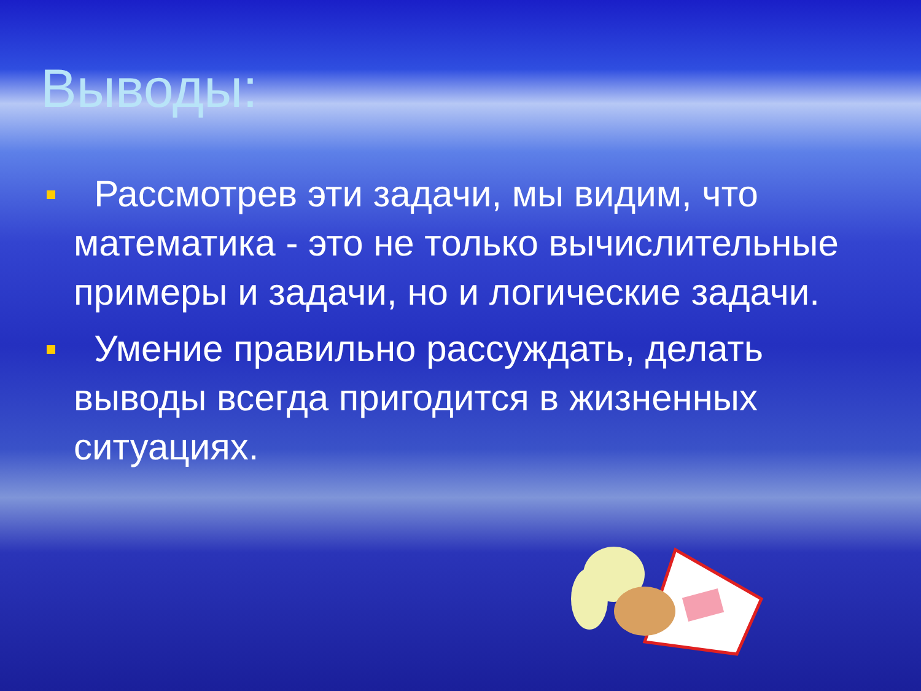Выводы:
Рассмотрев эти задачи, мы видим, что математика - это не только вычислительные примеры и задачи, но и логические задачи.
Умение правильно рассуждать, делать выводы всегда пригодится в жизненных ситуациях.